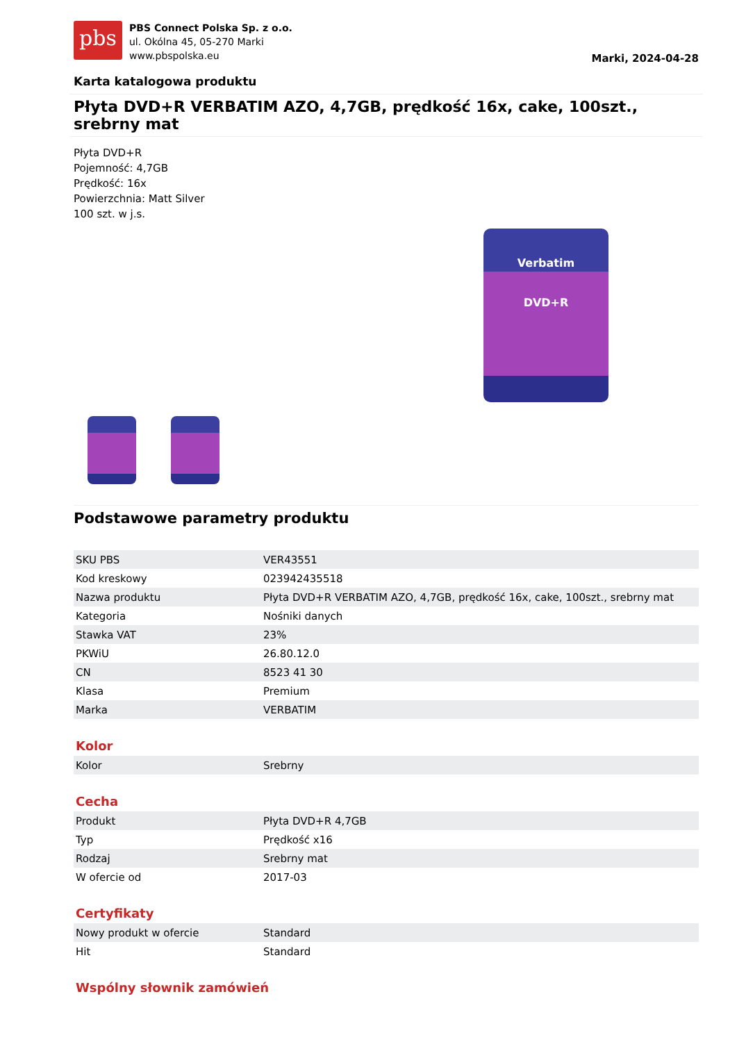pbs
PBS Connect Polska Sp. z o.o.
ul. Okólna 45, 05-270 Marki
www.pbspolska.eu
Marki, 2024-04-28
Karta katalogowa produktu
Płyta DVD+R VERBATIM AZO, 4,7GB, prędkość 16x, cake, 100szt., srebrny mat
Płyta DVD+R
Pojemność: 4,7GB
Prędkość: 16x
Powierzchnia: Matt Silver
100 szt. w j.s.
Verbatim
DVD+R
Podstawowe parametry produktu
| SKU PBS | VER43551 |
| Kod kreskowy | 023942435518 |
| Nazwa produktu | Płyta DVD+R VERBATIM AZO, 4,7GB, prędkość 16x, cake, 100szt., srebrny mat |
| Kategoria | Nośniki danych |
| Stawka VAT | 23% |
| PKWiU | 26.80.12.0 |
| CN | 8523 41 30 |
| Klasa | Premium |
| Marka | VERBATIM |
Kolor
| Kolor | Srebrny |
Cecha
| Produkt | Płyta DVD+R 4,7GB |
| Typ | Prędkość x16 |
| Rodzaj | Srebrny mat |
| W ofercie od | 2017-03 |
Certyfikaty
| Nowy produkt w ofercie | Standard |
| Hit | Standard |
Wspólny słownik zamówień